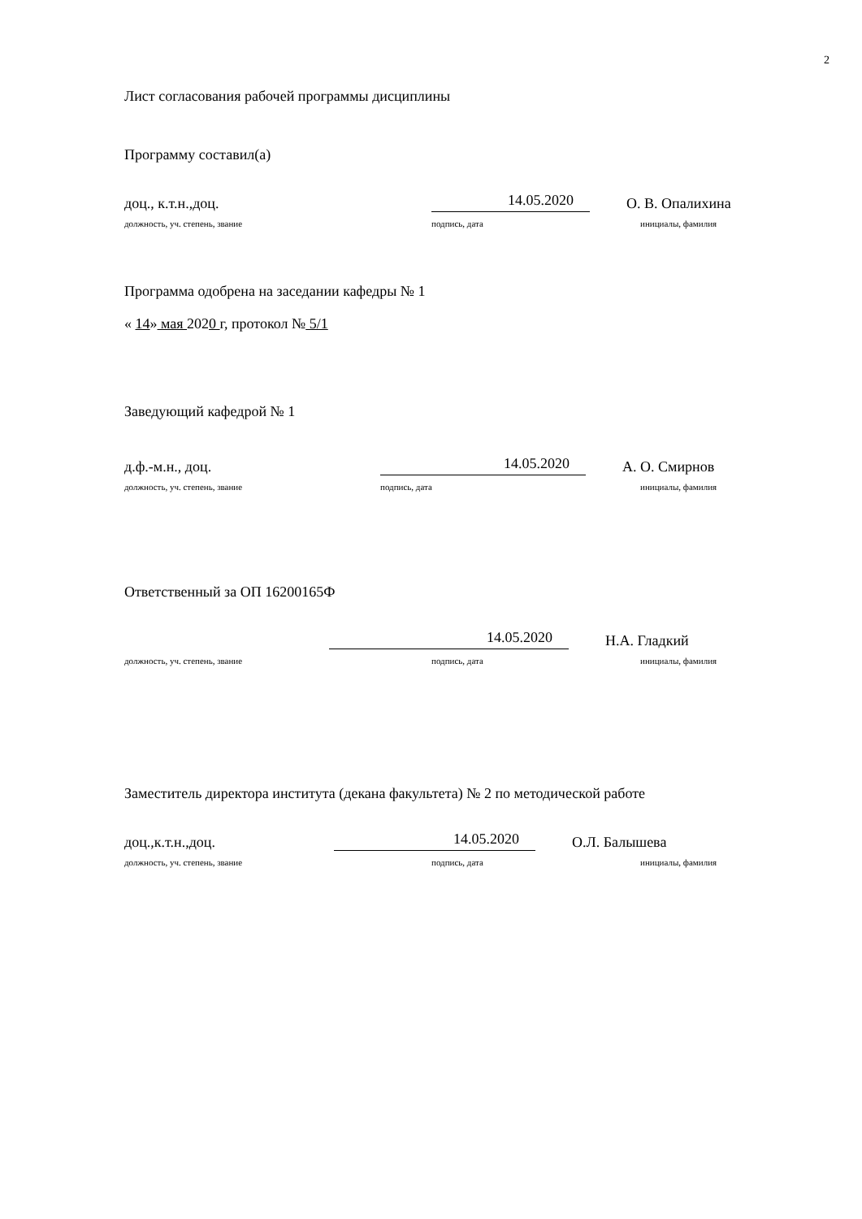2
Лист согласования рабочей программы дисциплины
Программу составил(а)
доц., к.т.н.,доц. 14.05.2020 О. В. Опалихина
должность, уч. степень, звание подпись, дата инициалы, фамилия
Программа одобрена на заседании кафедры № 1
« 14» мая 2020 г, протокол № 5/1
Заведующий кафедрой № 1
д.ф.-м.н., доц. 14.05.2020 А. О. Смирнов
должность, уч. степень, звание подпись, дата инициалы, фамилия
Ответственный за ОП 16200165Ф
14.05.2020 Н.А. Гладкий
должность, уч. степень, звание подпись, дата инициалы, фамилия
Заместитель директора института (декана факультета) № 2 по методической работе
доц.,к.т.н.,доц. 14.05.2020 О.Л. Балышева
должность, уч. степень, звание подпись, дата инициалы, фамилия